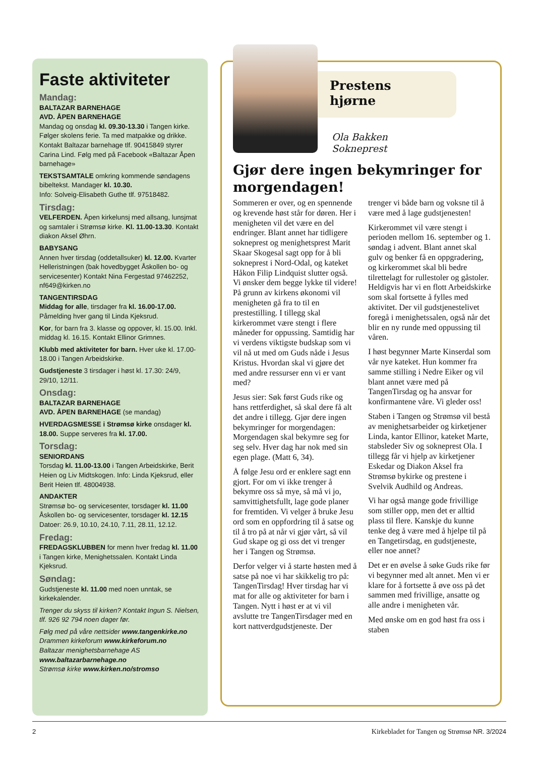Faste aktiviteter
Mandag:
BALTAZAR BARNEHAGE
AVD. ÅPEN BARNEHAGE
Mandag og onsdag kl. 09.30-13.30 i Tangen kirke. Følger skolens ferie. Ta med matpakke og drikke. Kontakt Baltazar barnehage tlf. 90415849 styrer Carina Lind. Følg med på Facebook «Baltazar Åpen barnehage»
TEKSTSAMTALE omkring kommende søndagens bibeltekst. Mandager kl. 10.30.
Info: Solveig-Elisabeth Guthe tlf. 97518482.
Tirsdag:
VELFERDEN. Åpen kirkelunsj med allsang, lunsjmat og samtaler i Strømsø kirke. Kl. 11.00-13.30. Kontakt diakon Aksel Øhrn.
BABYSANG
Annen hver tirsdag (oddetallsuker) kl. 12.00. Kvarter Helleristningen (bak hovedbygget Åskollen bo- og servicesenter) Kontakt Nina Fergestad 97462252, nf649@kirken.no
TANGENTIRSDAG
Middag for alle, tirsdager fra kl. 16.00-17.00. Påmelding hver gang til Linda Kjeksrud.
Kor, for barn fra 3. klasse og oppover, kl. 15.00. Inkl. middag kl. 16.15. Kontakt Ellinor Grimnes.
Klubb med aktiviteter for barn. Hver uke kl. 17.00-18.00 i Tangen Arbeidskirke.
Gudstjeneste 3 tirsdager i høst kl. 17.30: 24/9, 29/10, 12/11.
Onsdag:
BALTAZAR BARNEHAGE
AVD. ÅPEN BARNEHAGE (se mandag)
HVERDAGSMESSE i Strømsø kirke onsdager kl. 18.00. Suppe serveres fra kl. 17.00.
Torsdag:
SENIORDANS
Torsdag kl. 11.00-13.00 i Tangen Arbeidskirke, Berit Heien og Liv Midtskogen. Info: Linda Kjeksrud, eller Berit Heien tlf. 48004938.
ANDAKTER
Strømsø bo- og servicesenter, torsdager kl. 11.00 Åskollen bo- og servicesenter, torsdager kl. 12.15 Datoer: 26.9, 10.10, 24.10, 7.11, 28.11, 12.12.
Fredag:
FREDAGSKLUBBEN for menn hver fredag kl. 11.00 i Tangen kirke, Menighetssalen. Kontakt Linda Kjeksrud.
Søndag:
Gudstjeneste kl. 11.00 med noen unntak, se kirkekalender.
Trenger du skyss til kirken? Kontakt Ingun S. Nielsen, tlf. 926 92 794 noen dager før.
Følg med på våre nettsider www.tangenkirke.no
Drammen kirkeforum www.kirkeforum.no
Baltazar menighetsbarnehage AS
www.baltazarbarnehage.no
Strømsø kirke www.kirken.no/stromso
Prestens
hjørne
Ola Bakken
Sokneprest
Gjør dere ingen bekymringer for morgendagen!
Sommeren er over, og en spennende og krevende høst står for døren. Her i menigheten vil det være en del endringer. Blant annet har tidligere sokneprest og menighetsprest Marit Skaar Skogesal sagt opp for å bli sokneprest i Nord-Odal, og kateket Håkon Filip Lindquist slutter også. Vi ønsker dem begge lykke til videre! På grunn av kirkens økonomi vil menigheten gå fra to til en prestestilling. I tillegg skal kirkerommet være stengt i flere måneder for oppussing. Samtidig har vi verdens viktigste budskap som vi vil nå ut med om Guds nåde i Jesus Kristus. Hvordan skal vi gjøre det med andre ressurser enn vi er vant med?
Jesus sier: Søk først Guds rike og hans rettferdighet, så skal dere få alt det andre i tillegg. Gjør dere ingen bekymringer for morgendagen: Morgendagen skal bekymre seg for seg selv. Hver dag har nok med sin egen plage. (Matt 6, 34).
Å følge Jesu ord er enklere sagt enn gjort. For om vi ikke trenger å bekymre oss så mye, så må vi jo, samvittighetsfullt, lage gode planer for fremtiden. Vi velger å bruke Jesu ord som en oppfordring til å satse og til å tro på at når vi gjør vårt, så vil Gud skape og gi oss det vi trenger her i Tangen og Strømsø.
Derfor velger vi å starte høsten med å satse på noe vi har skikkelig tro på: TangenTirsdag! Hver tirsdag har vi mat for alle og aktiviteter for barn i Tangen. Nytt i høst er at vi vil avslutte tre TangenTirsdager med en kort nattverdgudstjeneste. Der trenger vi både barn og voksne til å være med å lage gudstjenesten!
Kirkerommet vil være stengt i perioden mellom 16. september og 1. søndag i advent. Blant annet skal gulv og benker få en oppgradering, og kirkerommet skal bli bedre tilrettelagt for rullestoler og gåstoler. Heldigvis har vi en flott Arbeidskirke som skal fortsette å fylles med aktivitet. Der vil gudstjenestelivet foregå i menighetssalen, også når det blir en ny runde med oppussing til våren.
I høst begynner Marte Kinserdal som vår nye kateket. Hun kommer fra samme stilling i Nedre Eiker og vil blant annet være med på TangenTirsdag og ha ansvar for konfirmantene våre. Vi gleder oss!
Staben i Tangen og Strømsø vil bestå av menighetsarbeider og kirketjener Linda, kantor Ellinor, kateket Marte, stabsleder Siv og sokneprest Ola. I tillegg får vi hjelp av kirketjener Eskedar og Diakon Aksel fra Strømsø bykirke og prestene i Svelvik Audhild og Andreas.
Vi har også mange gode frivillige som stiller opp, men det er alltid plass til flere. Kanskje du kunne tenke deg å være med å hjelpe til på en Tangetirsdag, en gudstjeneste, eller noe annet?
Det er en øvelse å søke Guds rike før vi begynner med alt annet. Men vi er klare for å fortsette å øve oss på det sammen med frivillige, ansatte og alle andre i menigheten vår.
Med ønske om en god høst fra oss i staben
2 Kirkebladet for Tangen og Strømsø NR. 3/2024